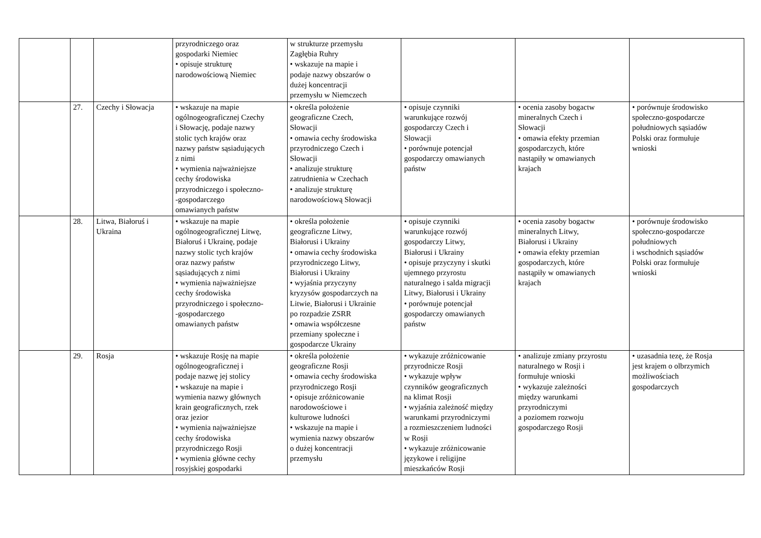| | | | przyrodniczego oraz gospodarki Niemiec • opisuje strukturę narodowościową Niemiec | w strukturze przemysłu Zagłębia Ruhry • wskazuje na mapie i podaje nazwy obszarów o dużej koncentracji przemysłu w Niemczech | | | |
| | 27. | Czechy i Słowacja | • wskazuje na mapie ogólnogeograficznej Czechy i Słowację, podaje nazwy stolic tych krajów oraz nazwy państw sąsiadujących z nimi • wymienia najważniejsze cechy środowiska przyrodniczego i społeczno- -gospodarczego omawianych państw | • określa położenie geograficzne Czech, Słowacji • omawia cechy środowiska przyrodniczego Czech i Słowacji • analizuje strukturę zatrudnienia w Czechach • analizuje strukturę narodowościową Słowacji | • opisuje czynniki warunkujące rozwój gospodarczy Czech i Słowacji • porównuje potencjał gospodarczy omawianych państw | • ocenia zasoby bogactw mineralnych Czech i Słowacji • omawia efekty przemian gospodarczych, które nastąpiły w omawianych krajach | • porównuje środowisko społeczno-gospodarcze południowych sąsiadów Polski oraz formułuje wnioski |
| | 28. | Litwa, Białoruś i Ukraina | • wskazuje na mapie ogólnogeograficznej Litwę, Białoruś i Ukrainę, podaje nazwy stolic tych krajów oraz nazwy państw sąsiadujących z nimi • wymienia najważniejsze cechy środowiska przyrodniczego i społeczno- -gospodarczego omawianych państw | • określa położenie geograficzne Litwy, Białorusi i Ukrainy • omawia cechy środowiska przyrodniczego Litwy, Białorusi i Ukrainy • wyjaśnia przyczyny kryzysów gospodarczych na Litwie, Białorusi i Ukrainie po rozpadzie ZSRR • omawia współczesne przemiany społeczne i gospodarcze Ukrainy | • opisuje czynniki warunkujące rozwój gospodarczy Litwy, Białorusi i Ukrainy • opisuje przyczyny i skutki ujemnego przyrostu naturalnego i salda migracji Litwy, Białorusi i Ukrainy • porównuje potencjał gospodarczy omawianych państw | • ocenia zasoby bogactw mineralnych Litwy, Białorusi i Ukrainy • omawia efekty przemian gospodarczych, które nastąpiły w omawianych krajach | • porównuje środowisko społeczno-gospodarcze południowych i wschodnich sąsiadów Polski oraz formułuje wnioski |
| | 29. | Rosja | • wskazuje Rosję na mapie ogólnogeograficznej i podaje nazwę jej stolicy • wskazuje na mapie i wymienia nazwy głównych krain geograficznych, rzek oraz jezior • wymienia najważniejsze cechy środowiska przyrodniczego Rosji • wymienia główne cechy rosyjskiej gospodarki | • określa położenie geograficzne Rosji • omawia cechy środowiska przyrodniczego Rosji • opisuje zróżnicowanie narodowościowe i kulturowe ludności • wskazuje na mapie i wymienia nazwy obszarów o dużej koncentracji przemysłu | • wykazuje zróżnicowanie przyrodnicze Rosji • wykazuje wpływ czynników geograficznych na klimat Rosji • wyjaśnia zależność między warunkami przyrodniczymi a rozmieszczeniem ludności w Rosji • wykazuje zróżnicowanie językowe i religijne mieszkańców Rosji | • analizuje zmiany przyrostu naturalnego w Rosji i formułuje wnioski • wykazuje zależności między warunkami przyrodniczymi a poziomem rozwoju gospodarczego Rosji | • uzasadnia tezę, że Rosja jest krajem o olbrzymich możliwościach gospodarczych |